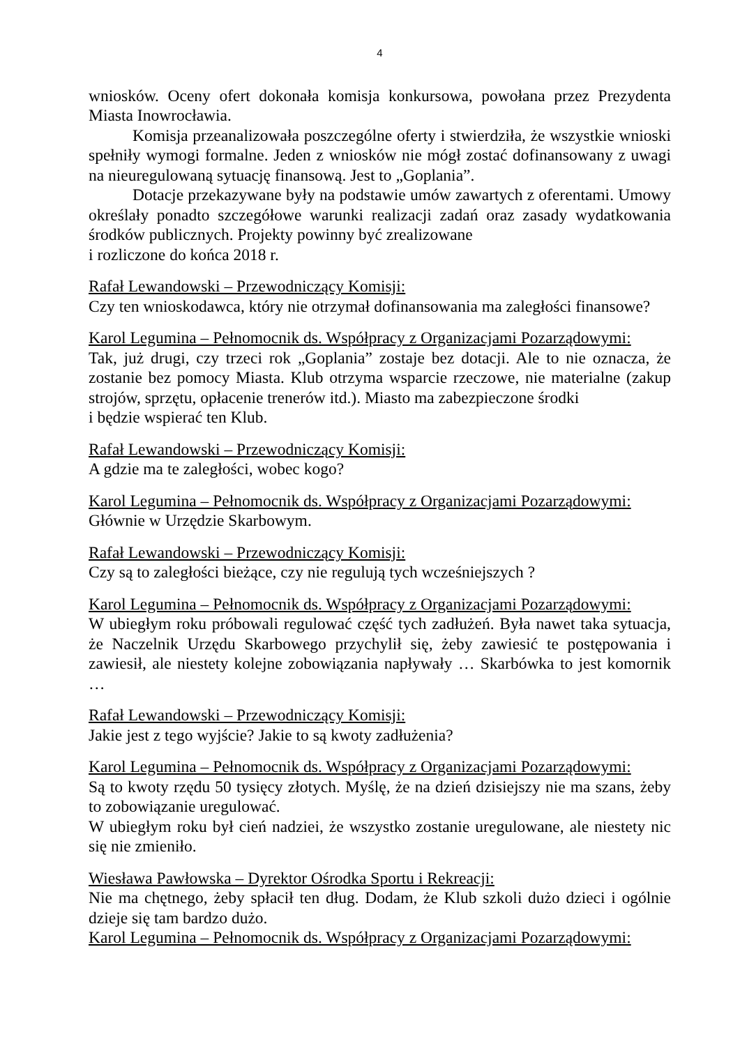4
wniosków. Oceny ofert dokonała komisja konkursowa, powołana przez Prezydenta Miasta Inowrocławia.
Komisja przeanalizowała poszczególne oferty i stwierdziła, że wszystkie wnioski spełniły wymogi formalne. Jeden z wniosków nie mógł zostać dofinansowany z uwagi na nieuregulowaną sytuację finansową. Jest to „Goplania”.
Dotacje przekazywane były na podstawie umów zawartych z oferentami. Umowy określały ponadto szczegółowe warunki realizacji zadań oraz zasady wydatkowania środków publicznych. Projekty powinny być zrealizowane
i rozliczone do końca 2018 r.
Rafał Lewandowski – Przewodniczący Komisji:
Czy ten wnioskodawca, który nie otrzymał dofinansowania ma zaległości finansowe?
Karol Legumina – Pełnomocnik ds. Współpracy z Organizacjami Pozarządowymi:
Tak, już drugi, czy trzeci rok „Goplania” zostaje bez dotacji. Ale to nie oznacza, że zostanie bez pomocy Miasta. Klub otrzyma wsparcie rzeczowe, nie materialne (zakup strojów, sprzętu, opłacenie trenerów itd.). Miasto ma zabezpieczone środki
i będzie wspierać ten Klub.
Rafał Lewandowski – Przewodniczący Komisji:
A gdzie ma te zaległości, wobec kogo?
Karol Legumina – Pełnomocnik ds. Współpracy z Organizacjami Pozarządowymi:
Głównie w Urzędzie Skarbowym.
Rafał Lewandowski – Przewodniczący Komisji:
Czy są to zaległości bieżące, czy nie regulują tych wcześniejszych ?
Karol Legumina – Pełnomocnik ds. Współpracy z Organizacjami Pozarządowymi:
W ubiegłym roku próbowali regulować część tych zadłużeń. Była nawet taka sytuacja, że Naczelnik Urzędu Skarbowego przychylił się, żeby zawiesić te postępowania i zawiesił, ale niestety kolejne zobowiązania napływały … Skarbówka to jest komornik …
Rafał Lewandowski – Przewodniczący Komisji:
Jakie jest z tego wyjście? Jakie to są kwoty zadłużenia?
Karol Legumina – Pełnomocnik ds. Współpracy z Organizacjami Pozarządowymi:
Są to kwoty rzędu 50 tysięcy złotych. Myślę, że na dzień dzisiejszy nie ma szans, żeby to zobowiązanie uregulować.
W ubiegłym roku był cień nadziei, że wszystko zostanie uregulowane, ale niestety nic się nie zmieniło.
Wiesława Pawłowska – Dyrektor Ośrodka Sportu i Rekreacji:
Nie ma chętnego, żeby spłacił ten dług. Dodam, że Klub szkoli dużo dzieci i ogólnie dzieje się tam bardzo dużo.
Karol Legumina – Pełnomocnik ds. Współpracy z Organizacjami Pozarządowymi: